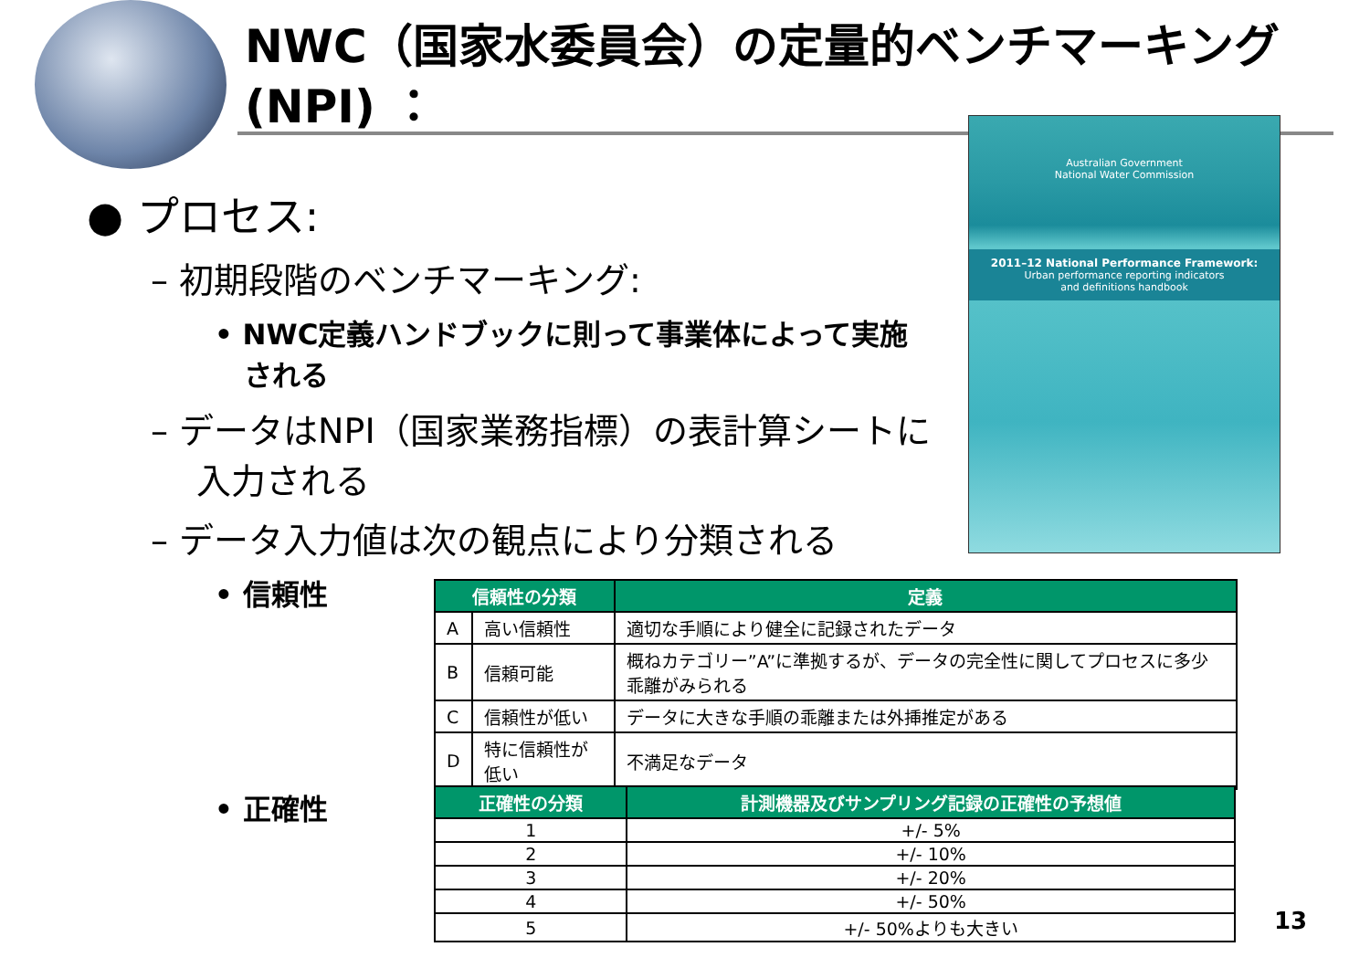NWC（国家水委員会）の定量的ベンチマーキング(NPI) ：
● プロセス:
– 初期段階のベンチマーキング:
• NWC定義ハンドブックに則って事業体によって実施される
– データはNPI（国家業務指標）の表計算シートに入力される
– データ入力値は次の観点により分類される
• 信頼性
• 正確性
Australian Government
National Water Commission
2011–12 National Performance Framework:
Urban performance reporting indicators
and definitions handbook
| 信頼性の分類 | | 定義 |
| --- | --- | --- |
| A | 高い信頼性 | 適切な手順により健全に記録されたデータ |
| B | 信頼可能 | 概ねカテゴリー”A”に準拠するが、データの完全性に関してプロセスに多少乖離がみられる |
| C | 信頼性が低い | データに大きな手順の乖離または外挿推定がある |
| D | 特に信頼性が低い | 不満足なデータ |
| 正確性の分類 | 計測機器及びサンプリング記録の正確性の予想値 |
| --- | --- |
| 1 | +/- 5% |
| 2 | +/- 10% |
| 3 | +/- 20% |
| 4 | +/- 50% |
| 5 | +/- 50%よりも大きい |
13